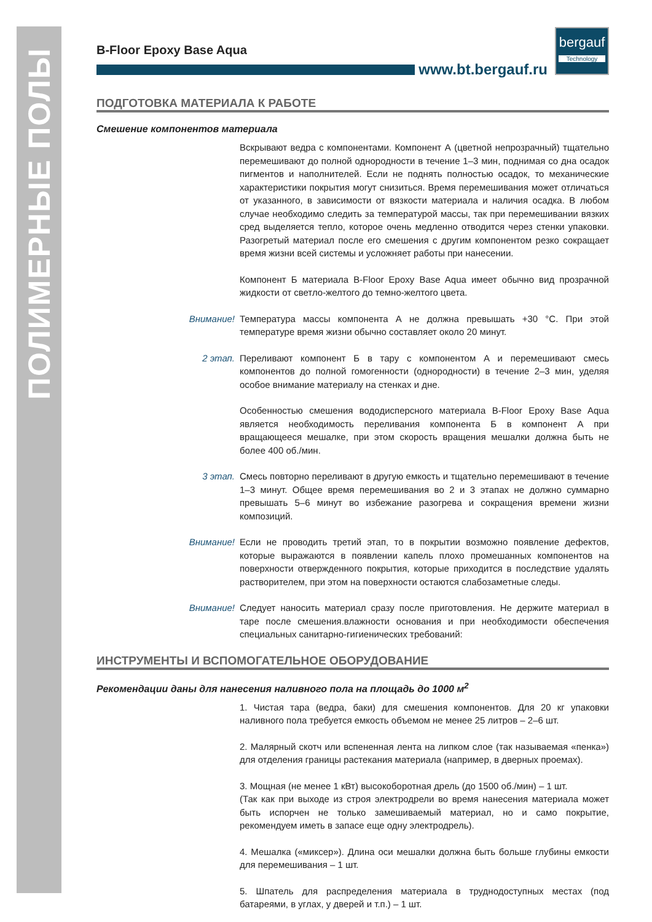ПОЛИМЕРНЫЕ ПОЛЫ
B-Floor Epoxy Base Aqua
bergauf
Technology
www.bt.bergauf.ru
ПОДГОТОВКА МАТЕРИАЛА К РАБОТЕ
Смешение компонентов материала
Вскрывают ведра с компонентами. Компонент А (цветной непрозрачный) тщательно перемешивают до полной однородности в течение 1–3 мин, поднимая со дна осадок пигментов и наполнителей. Если не поднять полностью осадок, то механические характеристики покрытия могут снизиться. Время перемешивания может отличаться от указанного, в зависимости от вязкости материала и наличия осадка. В любом случае необходимо следить за температурой массы, так при перемешивании вязких сред выделяется тепло, которое очень медленно отводится через стенки упаковки. Разогретый материал после его смешения с другим компонентом резко сокращает время жизни всей системы и усложняет работы при нанесении.
Компонент Б материала B-Floor Epoxy Base Aqua имеет обычно вид прозрачной жидкости от светло-желтого до темно-желтого цвета.
Внимание! Температура массы компонента А не должна превышать +30 °С. При этой температуре время жизни обычно составляет около 20 минут.
2 этап. Переливают компонент Б в тару с компонентом А и перемешивают смесь компонентов до полной гомогенности (однородности) в течение 2–3 мин, уделяя особое внимание материалу на стенках и дне.
Особенностью смешения вододисперсного материала B-Floor Epoxy Base Aqua является необходимость переливания компонента Б в компонент А при вращающееся мешалке, при этом скорость вращения мешалки должна быть не более 400 об./мин.
3 этап. Смесь повторно переливают в другую емкость и тщательно перемешивают в течение 1–3 минут. Общее время перемешивания во 2 и 3 этапах не должно суммарно превышать 5–6 минут во избежание разогрева и сокращения времени жизни композиций.
Внимание! Если не проводить третий этап, то в покрытии возможно появление дефектов, которые выражаются в появлении капель плохо промешанных компонентов на поверхности отвержденного покрытия, которые приходится в последствие удалять растворителем, при этом на поверхности остаются слабозаметные следы.
Внимание! Следует наносить материал сразу после приготовления. Не держите материал в таре после смешения.влажности основания и при необходимости обеспечения специальных санитарно-гигиенических требований:
ИНСТРУМЕНТЫ И ВСПОМОГАТЕЛЬНОЕ ОБОРУДОВАНИЕ
Рекомендации даны для нанесения наливного пола на площадь до 1000 м<sup>2</sup>
1. Чистая тара (ведра, баки) для смешения компонентов. Для 20 кг упаковки наливного пола требуется емкость объемом не менее 25 литров – 2–6 шт.
2. Малярный скотч или вспененная лента на липком слое (так называемая «пенка») для отделения границы растекания материала (например, в дверных проемах).
3. Мощная (не менее 1 кВт) высокоборотная дрель (до 1500 об./мин) – 1 шт.
(Так как при выходе из строя электродрели во время нанесения материала может быть испорчен не только замешиваемый материал, но и само покрытие, рекомендуем иметь в запасе еще одну электродрель).
4. Мешалка («миксер»). Длина оси мешалки должна быть больше глубины емкости для перемешивания – 1 шт.
5. Шпатель для распределения материала в труднодоступных местах (под батареями, в углах, у дверей и т.п.) – 1 шт.